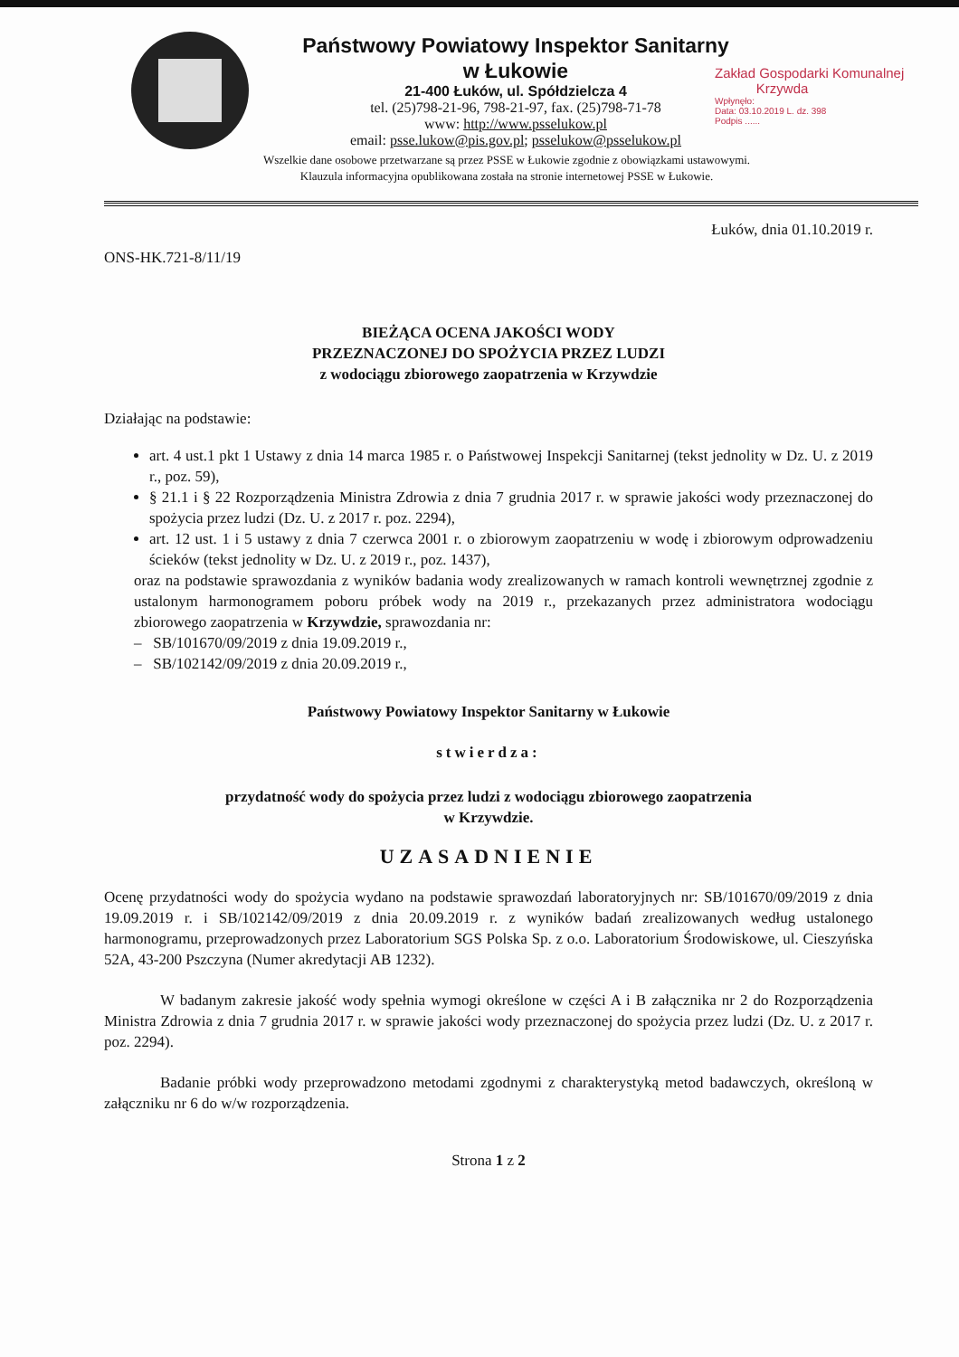Państwowy Powiatowy Inspektor Sanitarny
w Łukowie
21-400 Łuków, ul. Spółdzielcza 4
tel. (25)798-21-96, 798-21-97, fax. (25)798-71-78
www: http://www.psselukow.pl
email: psse.lukow@pis.gov.pl; psselukow@psselukow.pl
Zakład Gospodarki Komunalnej
Krzywda
Wpłynęło:
Data: 03.10.2019 L. dz. 398
Podpis ......
Wszelkie dane osobowe przetwarzane są przez PSSE w Łukowie zgodnie z obowiązkami ustawowymi.
Klauzula informacyjna opublikowana została na stronie internetowej PSSE w Łukowie.
Łuków, dnia 01.10.2019 r.
ONS-HK.721-8/11/19
BIEŻĄCA OCENA JAKOŚCI WODY
PRZEZNACZONEJ DO SPOŻYCIA PRZEZ LUDZI
z wodociągu zbiorowego zaopatrzenia w Krzywdzie
Działając na podstawie:
art. 4 ust.1 pkt 1 Ustawy z dnia 14 marca 1985 r. o Państwowej Inspekcji Sanitarnej (tekst jednolity w Dz. U. z 2019 r., poz. 59),
§ 21.1 i § 22 Rozporządzenia Ministra Zdrowia z dnia 7 grudnia 2017 r. w sprawie jakości wody przeznaczonej do spożycia przez ludzi (Dz. U. z 2017 r. poz. 2294),
art. 12 ust. 1 i 5 ustawy z dnia 7 czerwca 2001 r. o zbiorowym zaopatrzeniu w wodę i zbiorowym odprowadzeniu ścieków (tekst jednolity w Dz. U. z 2019 r., poz. 1437),
oraz na podstawie sprawozdania z wyników badania wody zrealizowanych w ramach kontroli wewnętrznej zgodnie z ustalonym harmonogramem poboru próbek wody na 2019 r., przekazanych przez administratora wodociągu zbiorowego zaopatrzenia w Krzywdzie, sprawozdania nr:
– SB/101670/09/2019 z dnia 19.09.2019 r.,
– SB/102142/09/2019 z dnia 20.09.2019 r.,
Państwowy Powiatowy Inspektor Sanitarny w Łukowie
stwierdza:
przydatność wody do spożycia przez ludzi z wodociągu zbiorowego zaopatrzenia
w Krzywdzie.
UZASADNIENIE
Ocenę przydatności wody do spożycia wydano na podstawie sprawozdań laboratoryjnych nr: SB/101670/09/2019 z dnia 19.09.2019 r. i SB/102142/09/2019 z dnia 20.09.2019 r. z wyników badań zrealizowanych według ustalonego harmonogramu, przeprowadzonych przez Laboratorium SGS Polska Sp. z o.o. Laboratorium Środowiskowe, ul. Cieszyńska 52A, 43-200 Pszczyna (Numer akredytacji AB 1232).
W badanym zakresie jakość wody spełnia wymogi określone w części A i B załącznika nr 2 do Rozporządzenia Ministra Zdrowia z dnia 7 grudnia 2017 r. w sprawie jakości wody przeznaczonej do spożycia przez ludzi (Dz. U. z 2017 r. poz. 2294).
Badanie próbki wody przeprowadzono metodami zgodnymi z charakterystyką metod badawczych, określoną w załączniku nr 6 do w/w rozporządzenia.
Strona 1 z 2